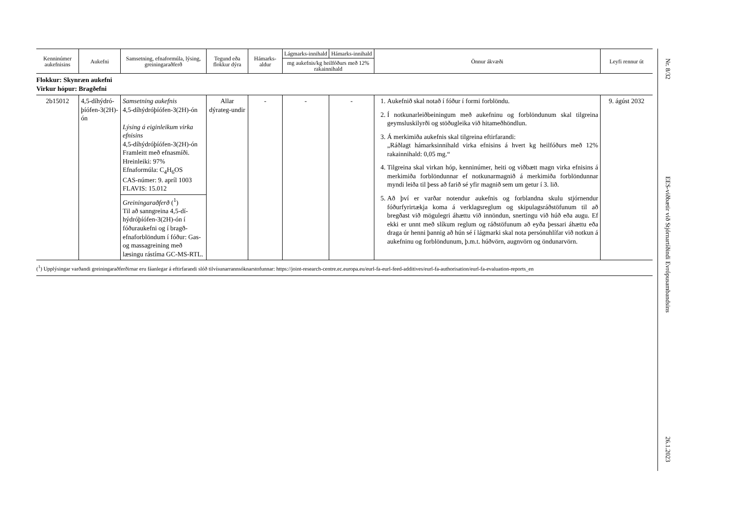| Kenninúmer aukefnisins | Aukefni | Samsetning, efnaformúla, lýsing, greiningaraðferð | Tegund eða flokkur dýra | Hámarks-aldur | Lágmarks-innihald | Hámarks-innihald | Önnur ákvæði | Leyfi rennur út |
| --- | --- | --- | --- | --- | --- | --- | --- | --- |
| | | | | | mg aukefnis/kg heilfóðurs með 12% rakainnihald | | | |
| Flokkur: Skynræn aukefni Virkur hópur: Bragðefni | | | | | | | | |
| 2b15012 | 4,5-díhýdró-þíófen-3(2H)-ón | Samsetning aukefnis 4,5-díhýdróþíófen-3(2H)-ón Lýsing á eiginleikum virka efnisins 4,5-díhýdróþíófen-3(2H)-ón Framleitt með efnasmíði. Hreinleiki: 97% Efnaformúla: C<sub>4</sub>H<sub>6</sub>OS CAS-númer: 9. apríl 1003 FLAVIS: 15.012 Greiningaraðferð (<sup>1</sup>) Til að sanngreina 4,5-dí-hýdróþíófen-3(2H)-ón í fóðuraukefni og í bragð-efnaforblöndum í fóður: Gas- og massagreining með læsingu rástíma GC-MS-RTL. | Allar dýrateg-undir | - | - | - | 1. Aukefnið skal notað í fóður í formi forblöndu. 2. Í notkunarleiðbeiningum með aukefninu og forblöndunum skal tilgreina geymsluskilyrði og stöðugleika við hitameðhöndlun. 3. Á merkimiða aukefnis skal tilgreina eftirfarandi: „Ráðlagt hámarksinnihald virka efnisins á hvert kg heilfóðurs með 12% rakainnihald: 0,05 mg.“ 4. Tilgreina skal virkan hóp, kenninúmer, heiti og viðbætt magn virka efnisins á merkimiða forblöndunnar ef notkunarmagnið á merkimiða forblöndunnar myndi leiða til þess að farið sé yfir magnið sem um getur í 3. lið. 5. Að því er varðar notendur aukefnis og forblandna skulu stjórnendur fóðurfyrirtækja koma á verklagsreglum og skipulagsráðstöfunum til að bregðast við mögulegri áhættu við innöndun, snertingu við húð eða augu. Ef ekki er unnt með slíkum reglum og ráðstöfunum að eyða þessari áhættu eða draga úr henni þannig að hún sé í lágmarki skal nota persónuhlífar við notkun á aukefninu og forblöndunum, þ.m.t. húðvörn, augnvörn og öndunarvörn. | 9. ágúst 2032 |
(<sup>1</sup>) Upplýsingar varðandi greiningaraðferðirnar eru fáanlegar á eftirfarandi slóð tilvísunarrannsóknarstofunnar: https://joint-research-centre.ec.europa.eu/eurl-fa-eurl-feed-additives/eurl-fa-authorisation/eurl-fa-evaluation-reports_en
Nr. 8/32
EES-viðbætir við Stjórnartíðindi Evrópusambandsins
26.1.2023